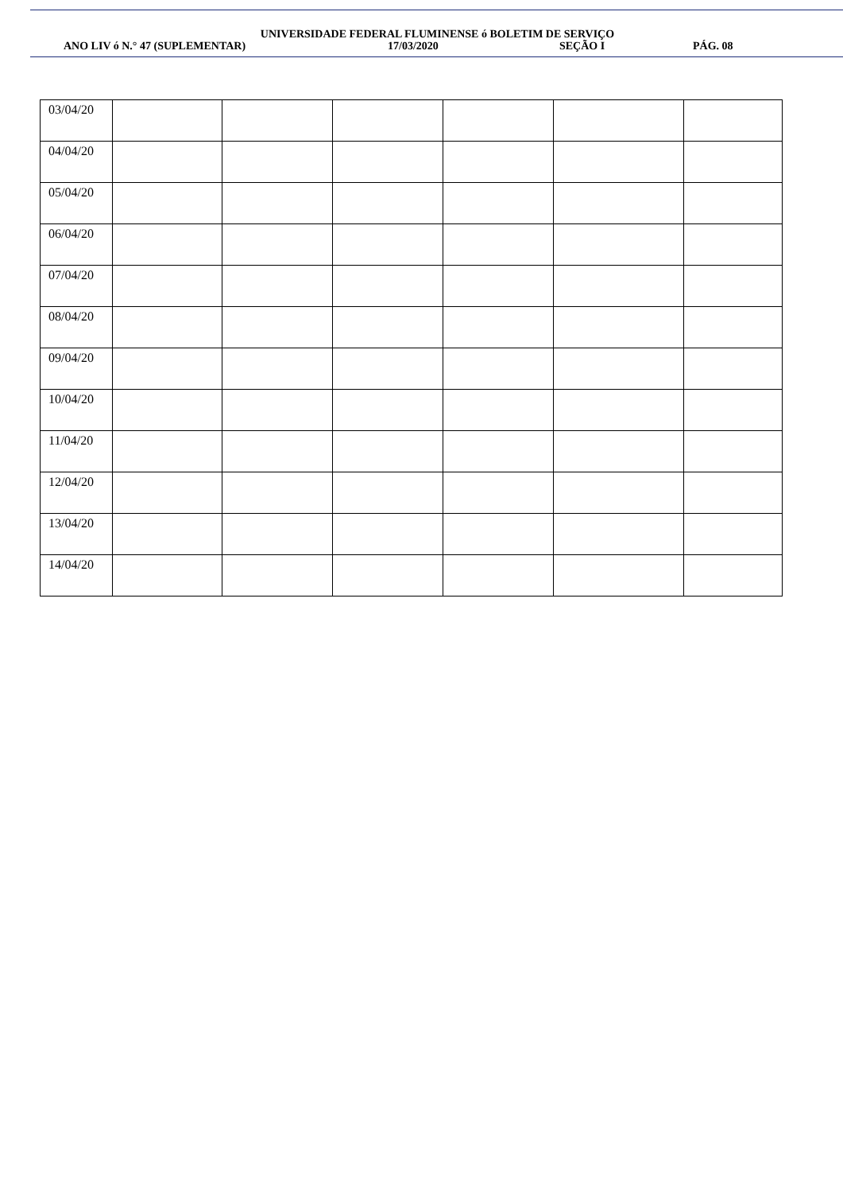UNIVERSIDADE FEDERAL FLUMINENSE ó BOLETIM DE SERVIÇO
ANO LIV ó N.° 47 (SUPLEMENTAR) 17/03/2020 SEÇÃO I PÁG. 08
| 03/04/20 | | | | | | |
| 04/04/20 | | | | | | |
| 05/04/20 | | | | | | |
| 06/04/20 | | | | | | |
| 07/04/20 | | | | | | |
| 08/04/20 | | | | | | |
| 09/04/20 | | | | | | |
| 10/04/20 | | | | | | |
| 11/04/20 | | | | | | |
| 12/04/20 | | | | | | |
| 13/04/20 | | | | | | |
| 14/04/20 | | | | | | |